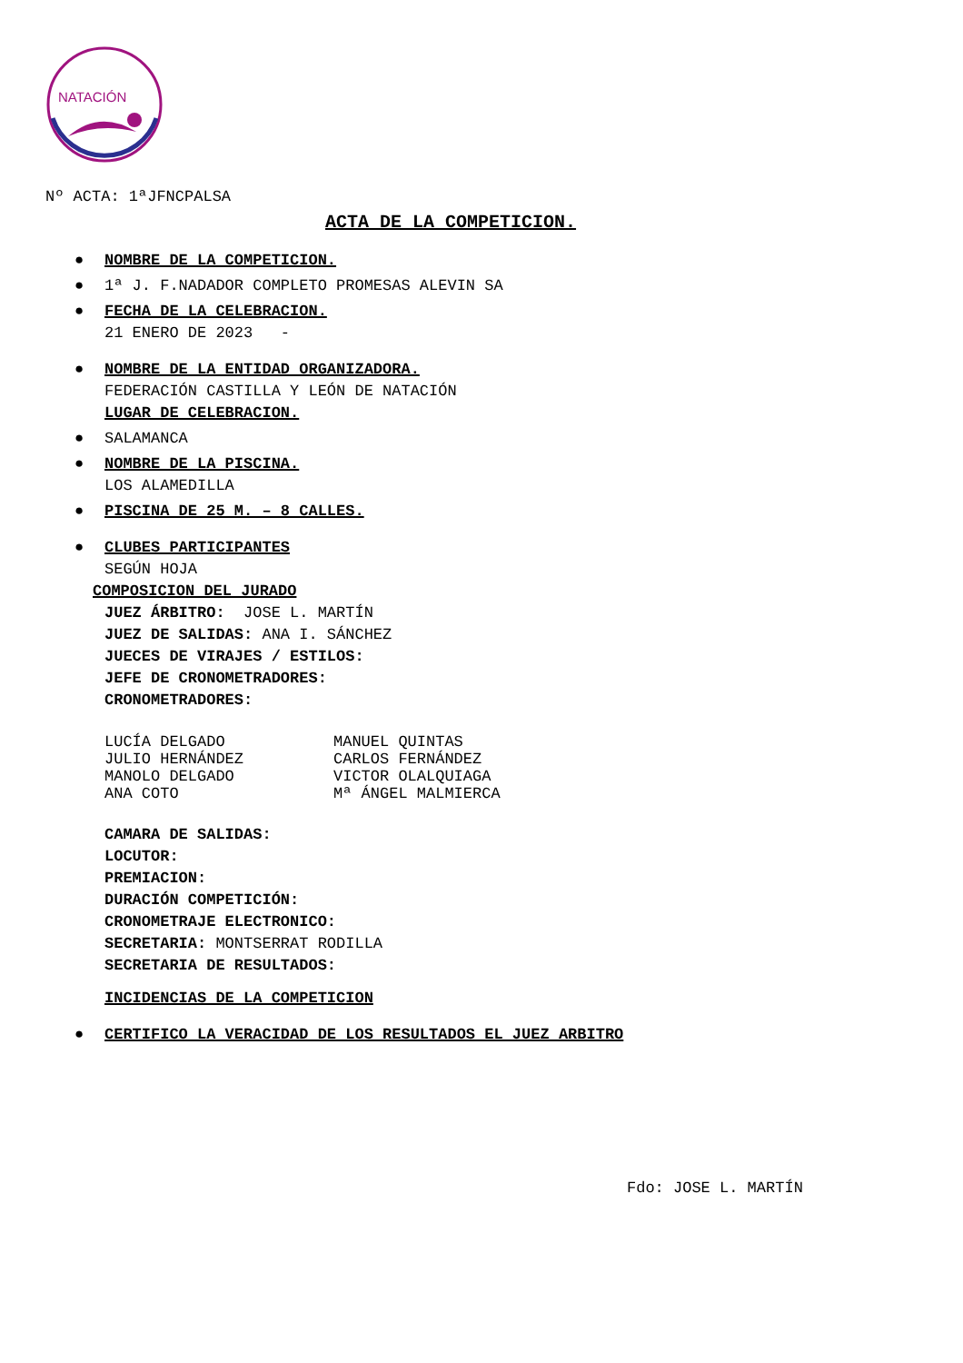NATACIÓN
Nº ACTA: 1ªJFNCPALSA
ACTA DE LA COMPETICION.
● NOMBRE DE LA COMPETICION.
● 1ª J. F.NADADOR COMPLETO PROMESAS ALEVIN SA
● FECHA DE LA CELEBRACION.
21 ENERO DE 2023 -
● NOMBRE DE LA ENTIDAD ORGANIZADORA.
FEDERACIÓN CASTILLA Y LEÓN DE NATACIÓN
LUGAR DE CELEBRACION.
● SALAMANCA
● NOMBRE DE LA PISCINA.
LOS ALAMEDILLA
● PISCINA DE 25 M. – 8 CALLES.
● CLUBES PARTICIPANTES
SEGÚN HOJA
COMPOSICION DEL JURADO
JUEZ ÁRBITRO: JOSE L. MARTÍN
JUEZ DE SALIDAS: ANA I. SÁNCHEZ
JUECES DE VIRAJES / ESTILOS:
JEFE DE CRONOMETRADORES:
CRONOMETRADORES:
LUCÍA DELGADO MANUEL QUINTAS
JULIO HERNÁNDEZ CARLOS FERNÁNDEZ
MANOLO DELGADO VICTOR OLALQUIAGA
ANA COTO Mª ÁNGEL MALMIERCA
CAMARA DE SALIDAS:
LOCUTOR:
PREMIACION:
DURACIÓN COMPETICIÓN:
CRONOMETRAJE ELECTRONICO:
SECRETARIA: MONTSERRAT RODILLA
SECRETARIA DE RESULTADOS:
INCIDENCIAS DE LA COMPETICION
● CERTIFICO LA VERACIDAD DE LOS RESULTADOS EL JUEZ ARBITRO
Fdo: JOSE L. MARTÍN